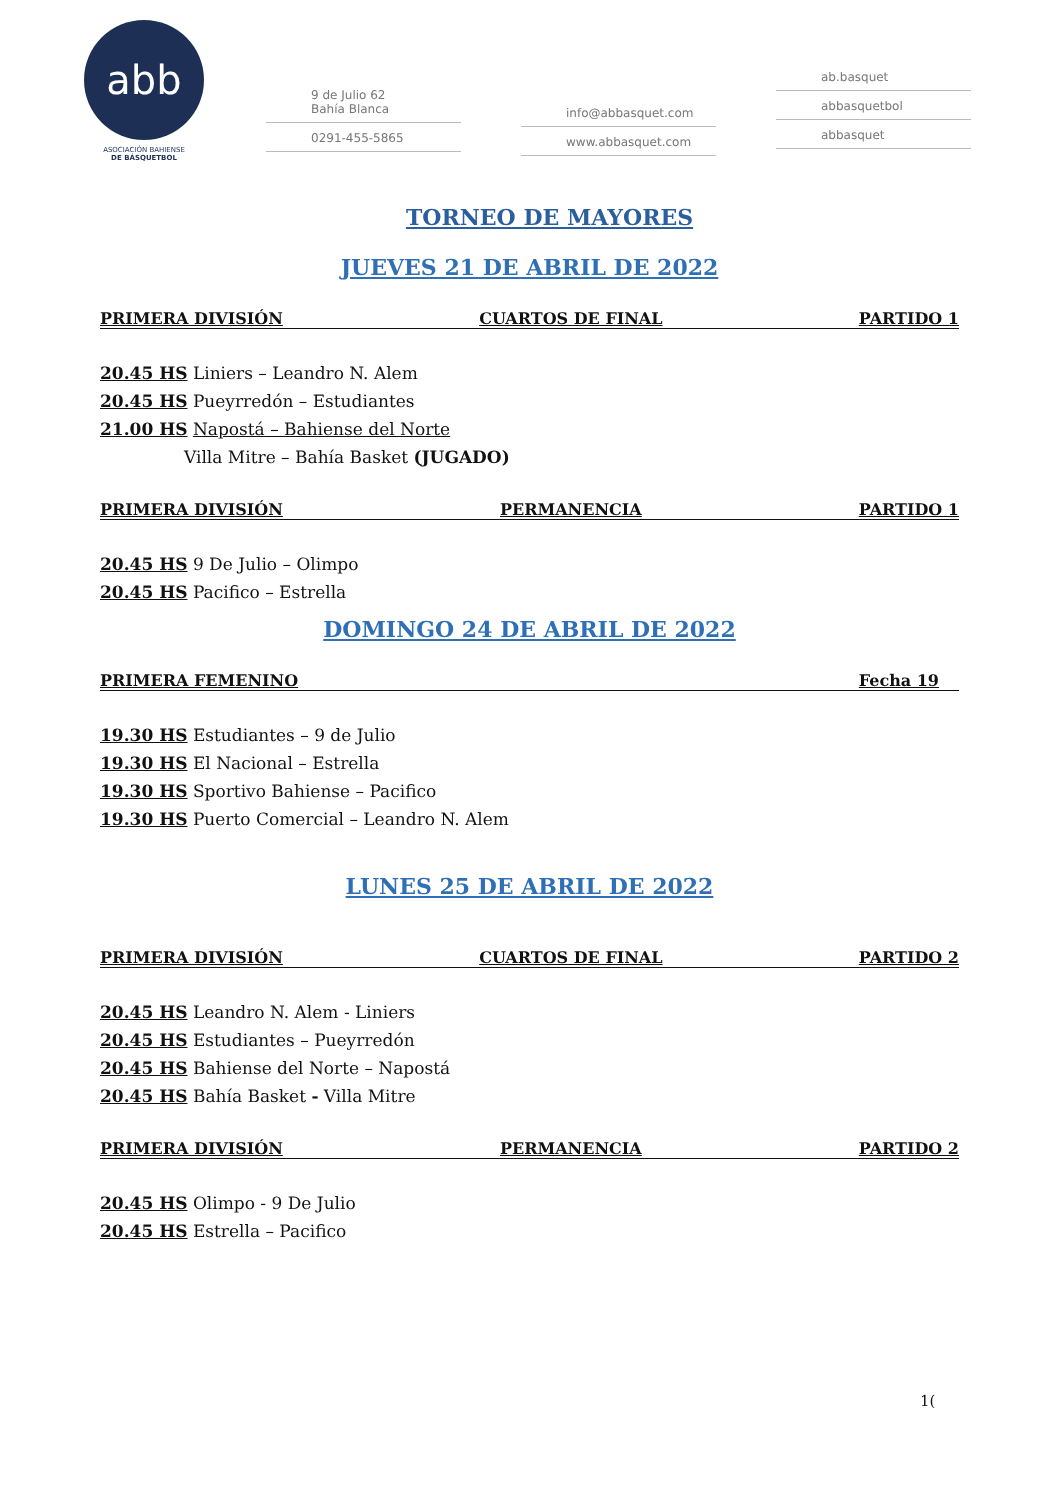abb
ASOCIACIÓN BAHIENSE
DE BÁSQUETBOL
9 de Julio 62
Bahía Blanca
0291-455-5865
info@abbasquet.com
www.abbasquet.com
ab.basquet
abbasquetbol
abbasquet
TORNEO DE MAYORES
JUEVES 21 DE ABRIL DE 2022
PRIMERA DIVISIÓN CUARTOS DE FINAL PARTIDO 1
20.45 HS Liniers – Leandro N. Alem
20.45 HS Pueyrredón – Estudiantes
21.00 HS Napostá – Bahiense del Norte
Villa Mitre – Bahía Basket (JUGADO)
PRIMERA DIVISIÓN PERMANENCIA PARTIDO 1
20.45 HS 9 De Julio – Olimpo
20.45 HS Pacifico – Estrella
DOMINGO 24 DE ABRIL DE 2022
PRIMERA FEMENINO Fecha 19
19.30 HS Estudiantes – 9 de Julio
19.30 HS El Nacional – Estrella
19.30 HS Sportivo Bahiense – Pacifico
19.30 HS Puerto Comercial – Leandro N. Alem
LUNES 25 DE ABRIL DE 2022
PRIMERA DIVISIÓN CUARTOS DE FINAL PARTIDO 2
20.45 HS Leandro N. Alem - Liniers
20.45 HS Estudiantes – Pueyrredón
20.45 HS Bahiense del Norte – Napostá
20.45 HS Bahía Basket - Villa Mitre
PRIMERA DIVISIÓN PERMANENCIA PARTIDO 2
20.45 HS Olimpo - 9 De Julio
20.45 HS Estrella – Pacifico
1(